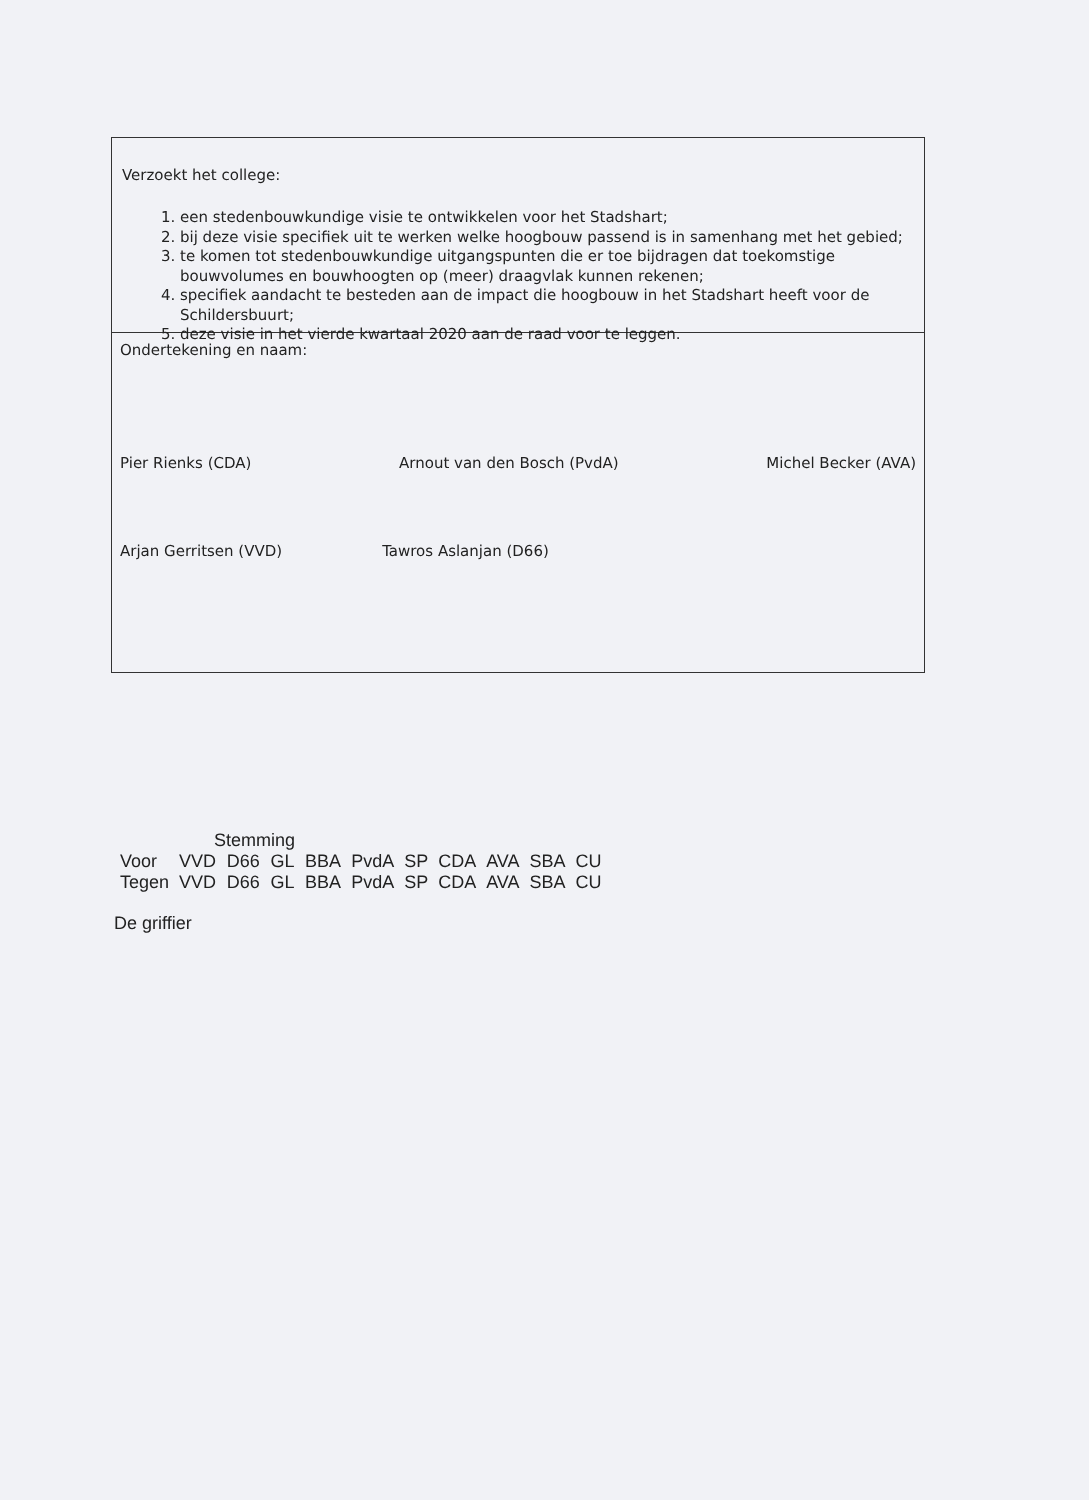Verzoekt het college:
1. een stedenbouwkundige visie te ontwikkelen voor het Stadshart;
2. bij deze visie specifiek uit te werken welke hoogbouw passend is in samenhang met het gebied;
3. te komen tot stedenbouwkundige uitgangspunten die er toe bijdragen dat toekomstige bouwvolumes en bouwhoogten op (meer) draagvlak kunnen rekenen;
4. specifiek aandacht te besteden aan de impact die hoogbouw in het Stadshart heeft voor de Schildersbuurt;
5. deze visie in het vierde kwartaal 2020 aan de raad voor te leggen.
Ondertekening en naam:
Pier Rienks (CDA) Arnout van den Bosch (PvdA) Michel Becker (AVA)
Arjan Gerritsen (VVD) Tawros Aslanjan (D66)
| | Stemming | | | | | | | | | |
| --- | --- | --- | --- | --- | --- | --- | --- | --- | --- | --- |
| Voor | VVD | D66 | GL | BBA | PvdA | SP | CDA | AVA | SBA | CU |
| Tegen | VVD | D66 | GL | BBA | PvdA | SP | CDA | AVA | SBA | CU |
De griffier